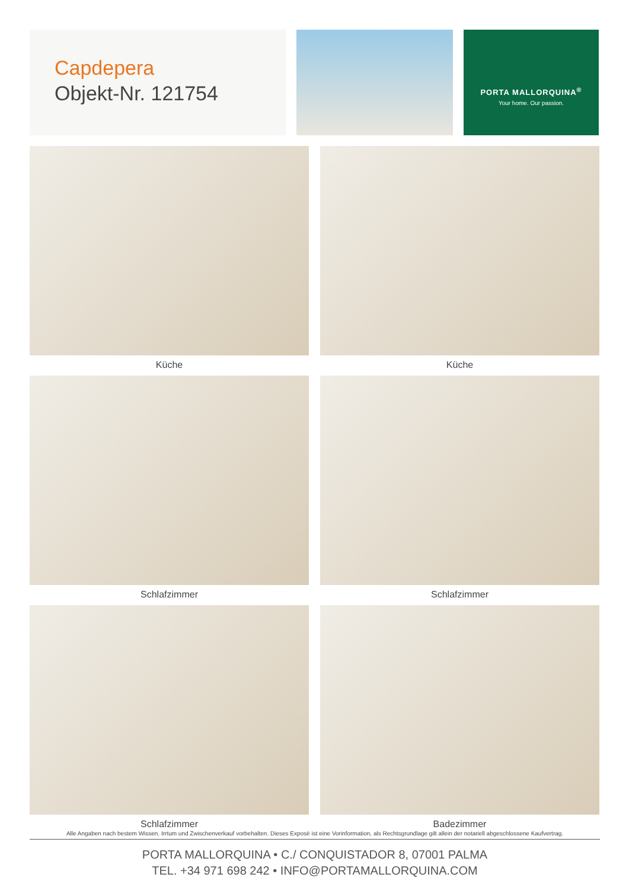Capdepera
Objekt-Nr. 121754
PORTA MALLORQUINA<sup>®</sup>
Your home. Our passion.
Küche
Küche
Schlafzimmer
Schlafzimmer
Schlafzimmer
Badezimmer
Alle Angaben nach bestem Wissen. Irrtum und Zwischenverkauf vorbehalten. Dieses Exposé ist eine Vorinformation, als Rechtsgrundlage gilt allein der notariell abgeschlossene Kaufvertrag.
PORTA MALLORQUINA • C./ CONQUISTADOR 8, 07001 PALMA
TEL. +34 971 698 242 • INFO@PORTAMALLORQUINA.COM